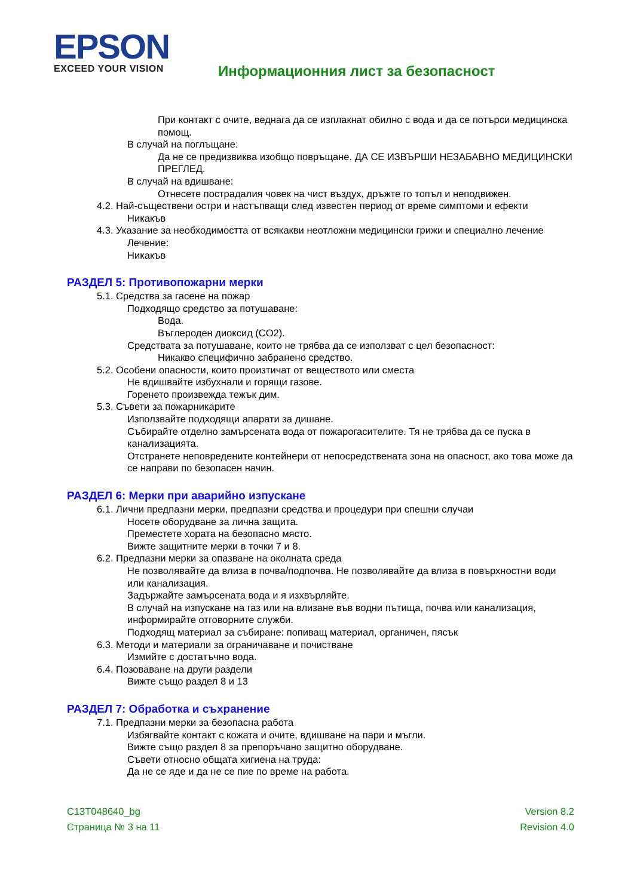EPSON
EXCEED YOUR VISION
Информационния лист за безопасност
При контакт с очите, веднага да се изплакнат обилно с вода и да се потърси медицинска помощ.
В случай на поглъщане:
Да не се предизвиква изобщо повръщане. ДА СЕ ИЗВЪРШИ НЕЗАБАВНО МЕДИЦИНСКИ ПРЕГЛЕД.
В случай на вдишване:
Отнесете пострадалия човек на чист въздух, дръжте го топъл и неподвижен.
4.2. Най-съществени остри и настъпващи след известен период от време симптоми и ефекти
Никакъв
4.3. Указание за необходимостта от всякакви неотложни медицински грижи и специално лечение
Лечение:
Никакъв
РАЗДЕЛ 5: Противопожарни мерки
5.1. Средства за гасене на пожар
Подходящо средство за потушаване:
Вода.
Въглероден диоксид (CO2).
Средствата за потушаване, които не трябва да се използват с цел безопасност:
Никакво специфично забранено средство.
5.2. Особени опасности, които произтичат от веществото или сместа
Не вдишвайте избухнали и горящи газове.
Горенето произвежда тежък дим.
5.3. Съвети за пожарникарите
Използвайте подходящи апарати за дишане.
Събирайте отделно замърсената вода от пожарогасителите. Тя не трябва да се пуска в канализацията.
Отстранете неповредените контейнери от непосредствената зона на опасност, ако това може да се направи по безопасен начин.
РАЗДЕЛ 6: Мерки при аварийно изпускане
6.1. Лични предпазни мерки, предпазни средства и процедури при спешни случаи
Носете оборудване за лична защита.
Преместете хората на безопасно място.
Вижте защитните мерки в точки 7 и 8.
6.2. Предпазни мерки за опазване на околната среда
Не позволявайте да влиза в почва/подпочва. Не позволявайте да влиза в повърхностни води или канализация.
Задържайте замърсената вода и я изхвърляйте.
В случай на изпускане на газ или на влизане във водни пътища, почва или канализация, информирайте отговорните служби.
Подходящ материал за събиране: попиващ материал, органичен, пясък
6.3. Методи и материали за ограничаване и почистване
Измийте с достатъчно вода.
6.4. Позоваване на други раздели
Вижте също раздел 8 и 13
РАЗДЕЛ 7: Обработка и съхранение
7.1. Предпазни мерки за безопасна работа
Избягвайте контакт с кожата и очите, вдишване на пари и мъгли.
Вижте също раздел 8 за препоръчано защитно оборудване.
Съвети относно общата хигиена на труда:
Да не се яде и да не се пие по време на работа.
C13T048640_bg
Страница № 3 на 11
Version 8.2
Revision 4.0